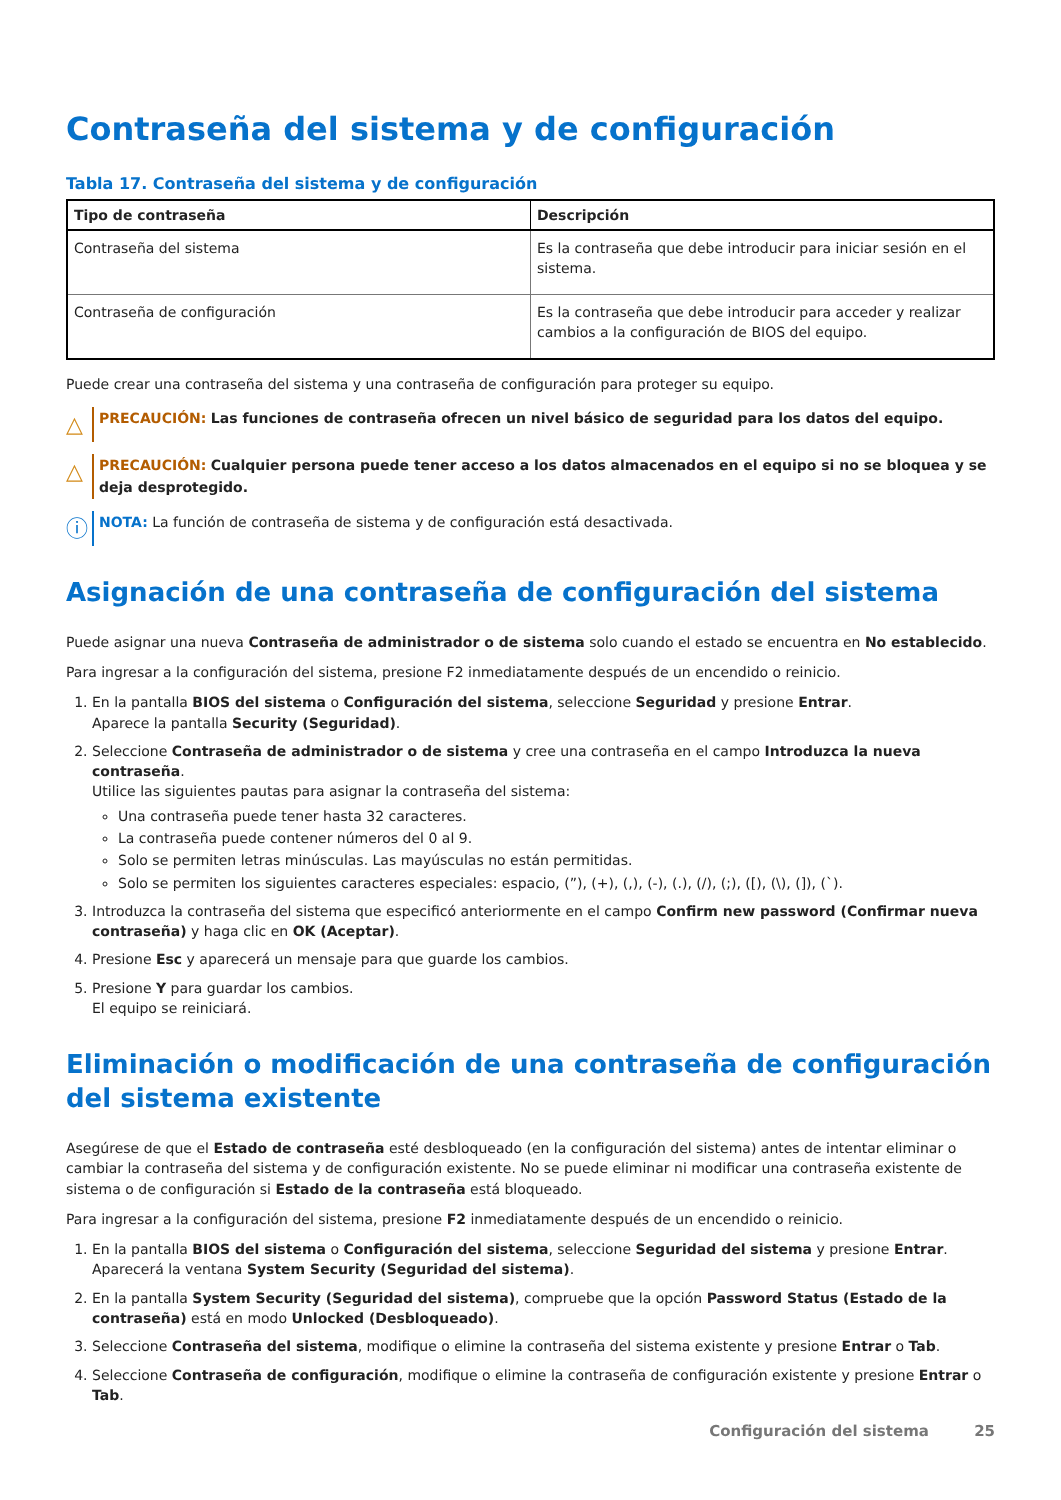Contraseña del sistema y de configuración
Tabla 17. Contraseña del sistema y de configuración
| Tipo de contraseña | Descripción |
| --- | --- |
| Contraseña del sistema | Es la contraseña que debe introducir para iniciar sesión en el sistema. |
| Contraseña de configuración | Es la contraseña que debe introducir para acceder y realizar cambios a la configuración de BIOS del equipo. |
Puede crear una contraseña del sistema y una contraseña de configuración para proteger su equipo.
△
PRECAUCIÓN: Las funciones de contraseña ofrecen un nivel básico de seguridad para los datos del equipo.
△
PRECAUCIÓN: Cualquier persona puede tener acceso a los datos almacenados en el equipo si no se bloquea y se deja desprotegido.
ⓘ
NOTA: La función de contraseña de sistema y de configuración está desactivada.
Asignación de una contraseña de configuración del sistema
Puede asignar una nueva Contraseña de administrador o de sistema solo cuando el estado se encuentra en No establecido.
Para ingresar a la configuración del sistema, presione F2 inmediatamente después de un encendido o reinicio.
1. En la pantalla BIOS del sistema o Configuración del sistema, seleccione Seguridad y presione Entrar.
Aparece la pantalla Security (Seguridad).
2. Seleccione Contraseña de administrador o de sistema y cree una contraseña en el campo Introduzca la nueva contraseña.
Utilice las siguientes pautas para asignar la contraseña del sistema:
Una contraseña puede tener hasta 32 caracteres.
La contraseña puede contener números del 0 al 9.
Solo se permiten letras minúsculas. Las mayúsculas no están permitidas.
Solo se permiten los siguientes caracteres especiales: espacio, (”), (+), (,), (-), (.), (/), (;), ([), (\), (]), (`).
3. Introduzca la contraseña del sistema que especificó anteriormente en el campo Confirm new password (Confirmar nueva contraseña) y haga clic en OK (Aceptar).
4. Presione Esc y aparecerá un mensaje para que guarde los cambios.
5. Presione Y para guardar los cambios.
El equipo se reiniciará.
Eliminación o modificación de una contraseña de configuración del sistema existente
Asegúrese de que el Estado de contraseña esté desbloqueado (en la configuración del sistema) antes de intentar eliminar o cambiar la contraseña del sistema y de configuración existente. No se puede eliminar ni modificar una contraseña existente de sistema o de configuración si Estado de la contraseña está bloqueado.
Para ingresar a la configuración del sistema, presione F2 inmediatamente después de un encendido o reinicio.
1. En la pantalla BIOS del sistema o Configuración del sistema, seleccione Seguridad del sistema y presione Entrar.
Aparecerá la ventana System Security (Seguridad del sistema).
2. En la pantalla System Security (Seguridad del sistema), compruebe que la opción Password Status (Estado de la contraseña) está en modo Unlocked (Desbloqueado).
3. Seleccione Contraseña del sistema, modifique o elimine la contraseña del sistema existente y presione Entrar o Tab.
4. Seleccione Contraseña de configuración, modifique o elimine la contraseña de configuración existente y presione Entrar o Tab.
Configuración del sistema 25